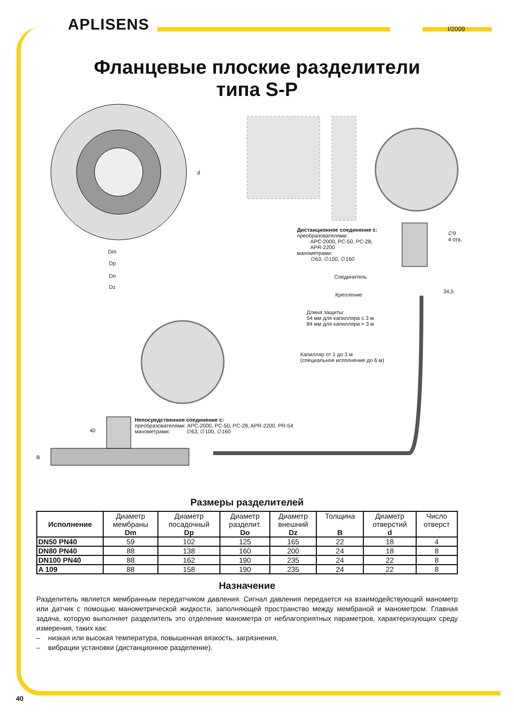APLISENS
I/2009
Фланцевые плоские разделители
типа S-P
Dm
Dp
Do
Dz
d
Дистанционное соединение с:
преобразователями:
APC-2000, PC-50, PC-28,
APR-2200
манометрами:
∅63, ∅100, ∅160
∅9
4 отв.
Соединитель
34,5
Крепление
Длина защиты:
54 мм для капилляра ≤ 3 м
84 мм для капилляра > 3 м
Капилляр от 1 до 3 м
(специальное исполнение до 6 м)
40
B
Непосредственное соединение с:
преобразователями: APC-2000, PC-50, PC-28, APR-2200, PR-54
манометрами: ∅63, ∅100, ∅160
Размеры разделителей
| Исполнение | Диаметр мембраны Dm | Диаметр посадочный Dp | Диаметр разделит. Do | Диаметр внешний Dz | Толщина B | Диаметр отверстий d | Число отверст |
| --- | --- | --- | --- | --- | --- | --- | --- |
| DN50 PN40 | 59 | 102 | 125 | 165 | 22 | 18 | 4 |
| DN80 PN40 | 88 | 138 | 160 | 200 | 24 | 18 | 8 |
| DN100 PN40 | 88 | 162 | 190 | 235 | 24 | 22 | 8 |
| A 109 | 88 | 158 | 190 | 235 | 24 | 22 | 8 |
Назначение
Разделитель является мембранным передатчиком давления. Сигнал давления передается на взаимодействующий манометр или датчик с помощью манометрической жидкости, заполняющей пространство между мембраной и манометром. Главная задача, которую выполняет разделитель это отделение манометра от неблагоприятных параметров, характеризующих среду измерения, таких как:
– низкая или высокая температура, повышенная вязкость, загрязнения,
– вибрации установки (дистанционное разделение).
40